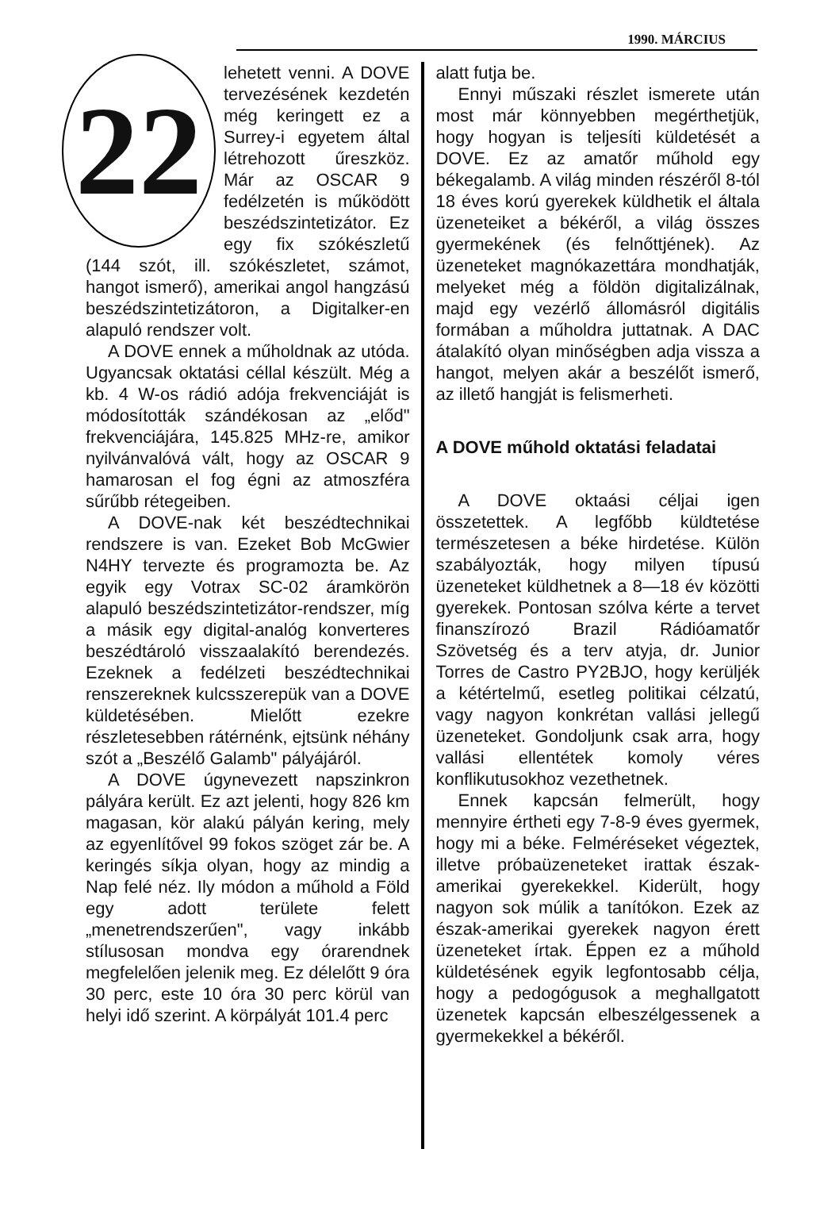1990. MÁRCIUS
22
lehetett venni. A DOVE tervezésének kezdetén még keringett ez a Surrey-i egyetem által létrehozott űreszköz. Már az OSCAR 9 fedélzetén is működött beszédszintetizátor. Ez egy fix szókészletű (144 szót, ill. szókészletet, számot, hangot ismerő), amerikai angol hangzású beszédszintetizátoron, a Digitalker-en alapuló rendszer volt.
A DOVE ennek a műholdnak az utóda. Ugyancsak oktatási céllal készült. Még a kb. 4 W-os rádió adója frekvenciáját is módosították szándékosan az „előd" frekvenciájára, 145.825 MHz-re, amikor nyilvánvalóvá vált, hogy az OSCAR 9 hamarosan el fog égni az atmoszféra sűrűbb rétegeiben.
A DOVE-nak két beszédtechnikai rendszere is van. Ezeket Bob McGwier N4HY tervezte és programozta be. Az egyik egy Votrax SC-02 áramkörön alapuló beszédszintetizátor-rendszer, míg a másik egy digital-analóg konverteres beszédtároló visszaalakító berendezés. Ezeknek a fedélzeti beszédtechnikai renszereknek kulcsszerepük van a DOVE küldetésében. Mielőtt ezekre részletesebben rátérnénk, ejtsünk néhány szót a „Beszélő Galamb" pályájáról.
A DOVE úgynevezett napszinkron pályára került. Ez azt jelenti, hogy 826 km magasan, kör alakú pályán kering, mely az egyenlítővel 99 fokos szöget zár be. A keringés síkja olyan, hogy az mindig a Nap felé néz. Ily módon a műhold a Föld egy adott területe felett „menetrendszerűen", vagy inkább stílusosan mondva egy órarendnek megfelelően jelenik meg. Ez délelőtt 9 óra 30 perc, este 10 óra 30 perc körül van helyi idő szerint. A körpályát 101.4 perc
alatt futja be.
Ennyi műszaki részlet ismerete után most már könnyebben megérthetjük, hogy hogyan is teljesíti küldetését a DOVE. Ez az amatőr műhold egy békegalamb. A világ minden részéről 8-tól 18 éves korú gyerekek küldhetik el általa üzeneteiket a békéről, a világ összes gyermekének (és felnőttjének). Az üzeneteket magnókazettára mondhatják, melyeket még a földön digitalizálnak, majd egy vezérlő állomásról digitális formában a műholdra juttatnak. A DAC átalakító olyan minőségben adja vissza a hangot, melyen akár a beszélőt ismerő, az illető hangját is felismerheti.
A DOVE műhold oktatási feladatai
A DOVE oktaási céljai igen összetettek. A legfőbb küldtetése természetesen a béke hirdetése. Külön szabályozták, hogy milyen típusú üzeneteket küldhetnek a 8—18 év közötti gyerekek. Pontosan szólva kérte a tervet finanszírozó Brazil Rádióamatőr Szövetség és a terv atyja, dr. Junior Torres de Castro PY2BJO, hogy kerüljék a kétértelmű, esetleg politikai célzatú, vagy nagyon konkrétan vallási jellegű üzeneteket. Gondoljunk csak arra, hogy vallási ellentétek komoly véres konflikutusokhoz vezethetnek.
Ennek kapcsán felmerült, hogy mennyire értheti egy 7-8-9 éves gyermek, hogy mi a béke. Felméréseket végeztek, illetve próbaüzeneteket irattak észak-amerikai gyerekekkel. Kiderült, hogy nagyon sok múlik a tanítókon. Ezek az észak-amerikai gyerekek nagyon érett üzeneteket írtak. Éppen ez a műhold küldetésének egyik legfontosabb célja, hogy a pedogógusok a meghallgatott üzenetek kapcsán elbeszélgessenek a gyermekekkel a békéről.